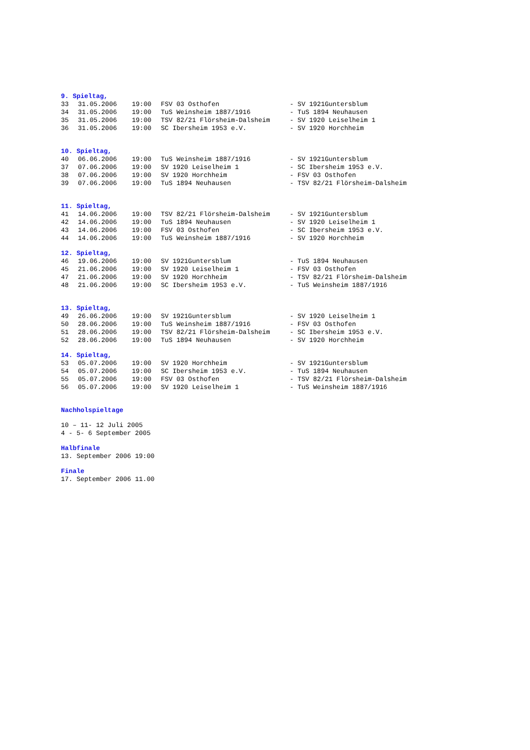9. Spieltag,
| 33 | 31.05.2006 | 19:00 | FSV 03 Osthofen | - SV 1921Guntersblum |
| 34 | 31.05.2006 | 19:00 | TuS Weinsheim 1887/1916 | - TuS 1894 Neuhausen |
| 35 | 31.05.2006 | 19:00 | TSV 82/21 Flörsheim-Dalsheim | - SV 1920 Leiselheim 1 |
| 36 | 31.05.2006 | 19:00 | SC Ibersheim 1953 e.V. | - SV 1920 Horchheim |
10. Spieltag,
| 40 | 06.06.2006 | 19:00 | TuS Weinsheim 1887/1916 | - SV 1921Guntersblum |
| 37 | 07.06.2006 | 19:00 | SV 1920 Leiselheim 1 | - SC Ibersheim 1953 e.V. |
| 38 | 07.06.2006 | 19:00 | SV 1920 Horchheim | - FSV 03 Osthofen |
| 39 | 07.06.2006 | 19:00 | TuS 1894 Neuhausen | - TSV 82/21 Flörsheim-Dalsheim |
11. Spieltag,
| 41 | 14.06.2006 | 19:00 | TSV 82/21 Flörsheim-Dalsheim | - SV 1921Guntersblum |
| 42 | 14.06.2006 | 19:00 | TuS 1894 Neuhausen | - SV 1920 Leiselheim 1 |
| 43 | 14.06.2006 | 19:00 | FSV 03 Osthofen | - SC Ibersheim 1953 e.V. |
| 44 | 14.06.2006 | 19:00 | TuS Weinsheim 1887/1916 | - SV 1920 Horchheim |
12. Spieltag,
| 46 | 19.06.2006 | 19:00 | SV 1921Guntersblum | - TuS 1894 Neuhausen |
| 45 | 21.06.2006 | 19:00 | SV 1920 Leiselheim 1 | - FSV 03 Osthofen |
| 47 | 21.06.2006 | 19:00 | SV 1920 Horchheim | - TSV 82/21 Flörsheim-Dalsheim |
| 48 | 21.06.2006 | 19:00 | SC Ibersheim 1953 e.V. | - TuS Weinsheim 1887/1916 |
13. Spieltag,
| 49 | 26.06.2006 | 19:00 | SV 1921Guntersblum | - SV 1920 Leiselheim 1 |
| 50 | 28.06.2006 | 19:00 | TuS Weinsheim 1887/1916 | - FSV 03 Osthofen |
| 51 | 28.06.2006 | 19:00 | TSV 82/21 Flörsheim-Dalsheim | - SC Ibersheim 1953 e.V. |
| 52 | 28.06.2006 | 19:00 | TuS 1894 Neuhausen | - SV 1920 Horchheim |
14. Spieltag,
| 53 | 05.07.2006 | 19:00 | SV 1920 Horchheim | - SV 1921Guntersblum |
| 54 | 05.07.2006 | 19:00 | SC Ibersheim 1953 e.V. | - TuS 1894 Neuhausen |
| 55 | 05.07.2006 | 19:00 | FSV 03 Osthofen | - TSV 82/21 Flörsheim-Dalsheim |
| 56 | 05.07.2006 | 19:00 | SV 1920 Leiselheim 1 | - TuS Weinsheim 1887/1916 |
Nachholspieltage
10 – 11- 12 Juli 2005
4 - 5- 6 September 2005
Halbfinale
13. September 2006 19:00
Finale
17. September 2006 11.00